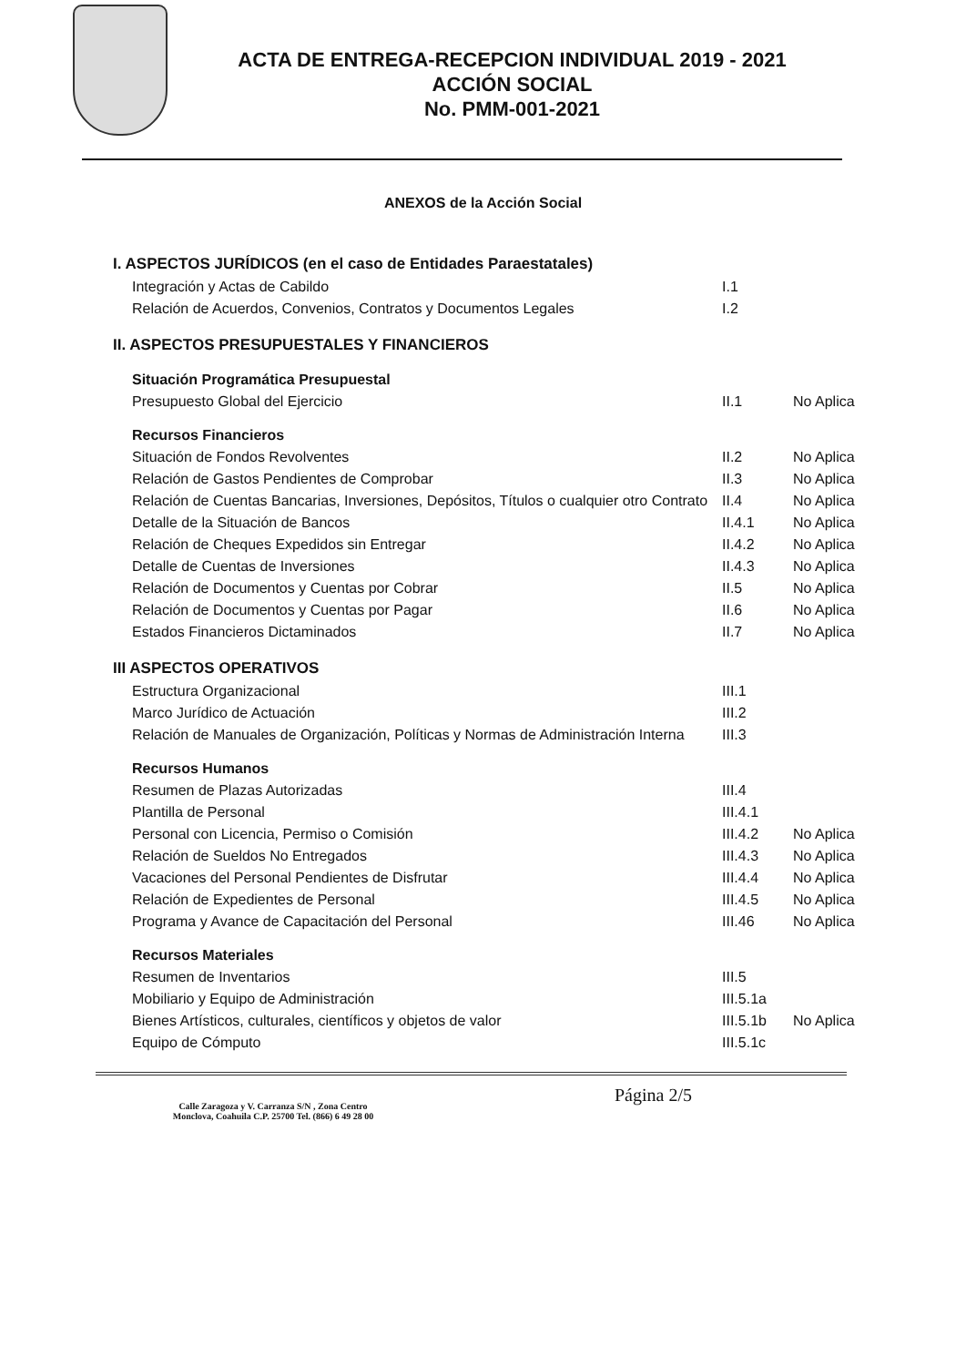ACTA DE ENTREGA-RECEPCION INDIVIDUAL 2019 - 2021
ACCIÓN SOCIAL
No. PMM-001-2021
ANEXOS de la Acción Social
| I. ASPECTOS JURÍDICOS (en el caso de Entidades Paraestatales) | | |
| Integración y Actas de Cabildo | I.1 | |
| Relación de Acuerdos, Convenios, Contratos y Documentos Legales | I.2 | |
| II. ASPECTOS PRESUPUESTALES Y FINANCIEROS | | |
| Situación Programática Presupuestal | | |
| Presupuesto Global del Ejercicio | II.1 | No Aplica |
| Recursos Financieros | | |
| Situación de Fondos Revolventes | II.2 | No Aplica |
| Relación de Gastos Pendientes de Comprobar | II.3 | No Aplica |
| Relación de Cuentas Bancarias, Inversiones, Depósitos, Títulos o cualquier otro Contrato | II.4 | No Aplica |
| Detalle de la Situación de Bancos | II.4.1 | No Aplica |
| Relación de Cheques Expedidos sin Entregar | II.4.2 | No Aplica |
| Detalle de Cuentas de Inversiones | II.4.3 | No Aplica |
| Relación de Documentos y Cuentas por Cobrar | II.5 | No Aplica |
| Relación de Documentos y Cuentas por Pagar | II.6 | No Aplica |
| Estados Financieros Dictaminados | II.7 | No Aplica |
| III ASPECTOS OPERATIVOS | | |
| Estructura Organizacional | III.1 | |
| Marco Jurídico de Actuación | III.2 | |
| Relación de Manuales de Organización, Políticas y Normas de Administración Interna | III.3 | |
| Recursos Humanos | | |
| Resumen de Plazas Autorizadas | III.4 | |
| Plantilla de Personal | III.4.1 | |
| Personal con Licencia, Permiso o Comisión | III.4.2 | No Aplica |
| Relación de Sueldos No Entregados | III.4.3 | No Aplica |
| Vacaciones del Personal Pendientes de Disfrutar | III.4.4 | No Aplica |
| Relación de Expedientes de Personal | III.4.5 | No Aplica |
| Programa y Avance de Capacitación del Personal | III.46 | No Aplica |
| Recursos Materiales | | |
| Resumen de Inventarios | III.5 | |
| Mobiliario y Equipo de Administración | III.5.1a | |
| Bienes Artísticos, culturales, científicos y objetos de valor | III.5.1b | No Aplica |
| Equipo de Cómputo | III.5.1c | |
Calle Zaragoza y V. Carranza S/N , Zona Centro
Monclova, Coahuila C.P. 25700 Tel. (866) 6 49 28 00
Página 2/5